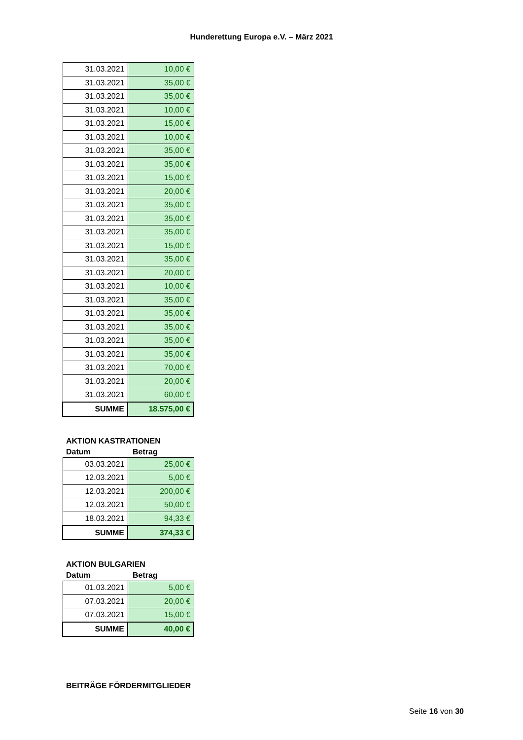Hunderettung Europa e.V. – März 2021
| 31.03.2021 | 10,00 € |
| 31.03.2021 | 35,00 € |
| 31.03.2021 | 35,00 € |
| 31.03.2021 | 10,00 € |
| 31.03.2021 | 15,00 € |
| 31.03.2021 | 10,00 € |
| 31.03.2021 | 35,00 € |
| 31.03.2021 | 35,00 € |
| 31.03.2021 | 15,00 € |
| 31.03.2021 | 20,00 € |
| 31.03.2021 | 35,00 € |
| 31.03.2021 | 35,00 € |
| 31.03.2021 | 35,00 € |
| 31.03.2021 | 15,00 € |
| 31.03.2021 | 35,00 € |
| 31.03.2021 | 20,00 € |
| 31.03.2021 | 10,00 € |
| 31.03.2021 | 35,00 € |
| 31.03.2021 | 35,00 € |
| 31.03.2021 | 35,00 € |
| 31.03.2021 | 35,00 € |
| 31.03.2021 | 35,00 € |
| 31.03.2021 | 70,00 € |
| 31.03.2021 | 20,00 € |
| 31.03.2021 | 60,00 € |
| SUMME | 18.575,00 € |
AKTION KASTRATIONEN
Datum Betrag
| 03.03.2021 | 25,00 € |
| 12.03.2021 | 5,00 € |
| 12.03.2021 | 200,00 € |
| 12.03.2021 | 50,00 € |
| 18.03.2021 | 94,33 € |
| SUMME | 374,33 € |
AKTION BULGARIEN
Datum Betrag
| 01.03.2021 | 5,00 € |
| 07.03.2021 | 20,00 € |
| 07.03.2021 | 15,00 € |
| SUMME | 40,00 € |
BEITRÄGE FÖRDERMITGLIEDER
Seite 16 von 30